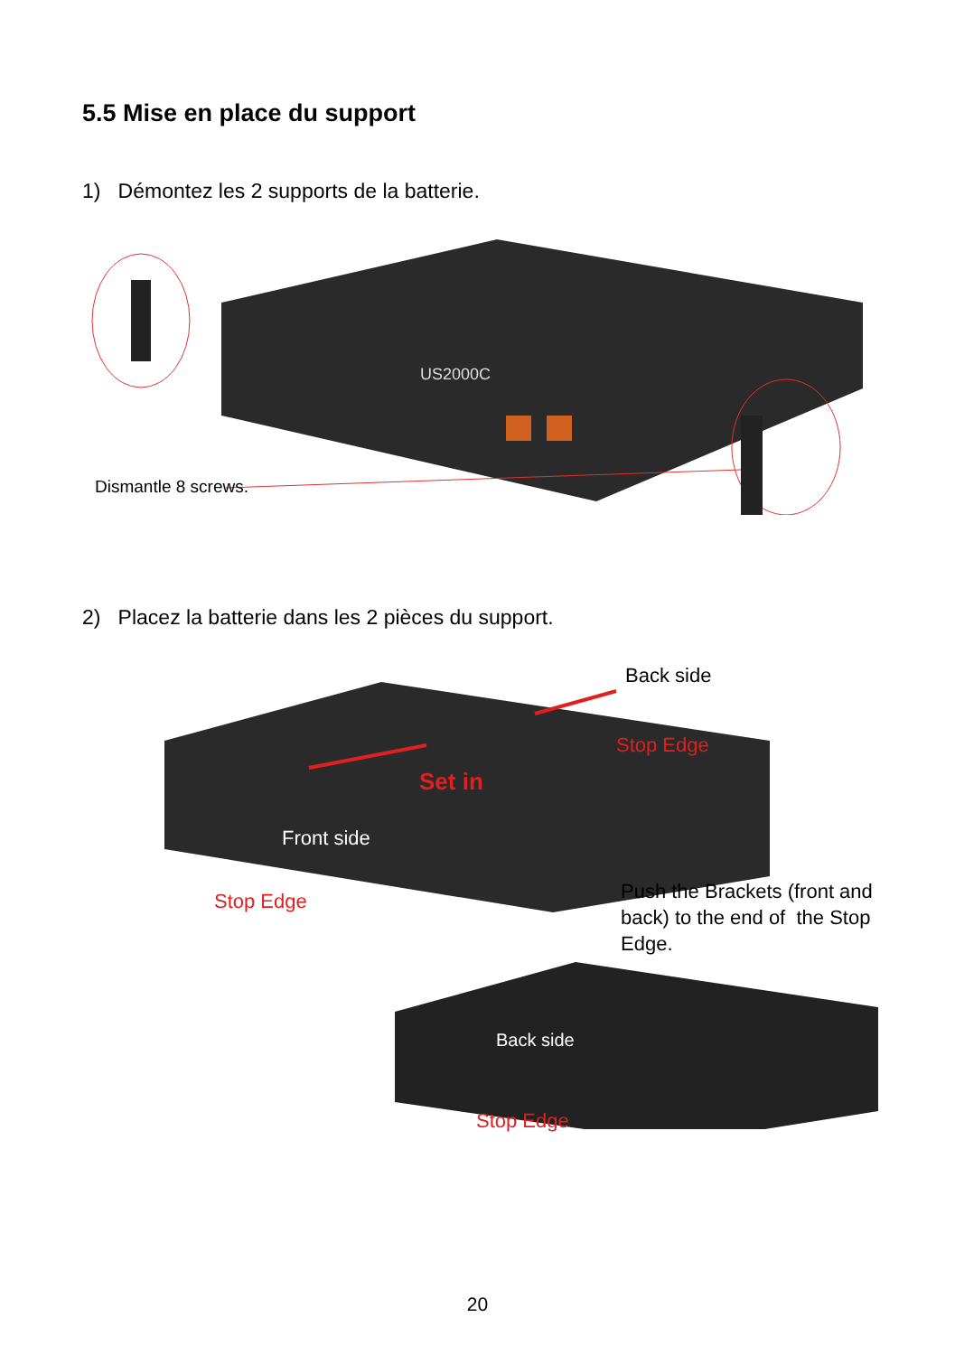5.5 Mise en place du support
1) Démontez les 2 supports de la batterie.
US2000C
Dismantle 8 screws.
2) Placez la batterie dans les 2 pièces du support.
Back side
Stop Edge
Set in
Front side
Stop Edge Push the Brackets (front and back) to the end of the Stop Edge.
Back side
Stop Edge
20